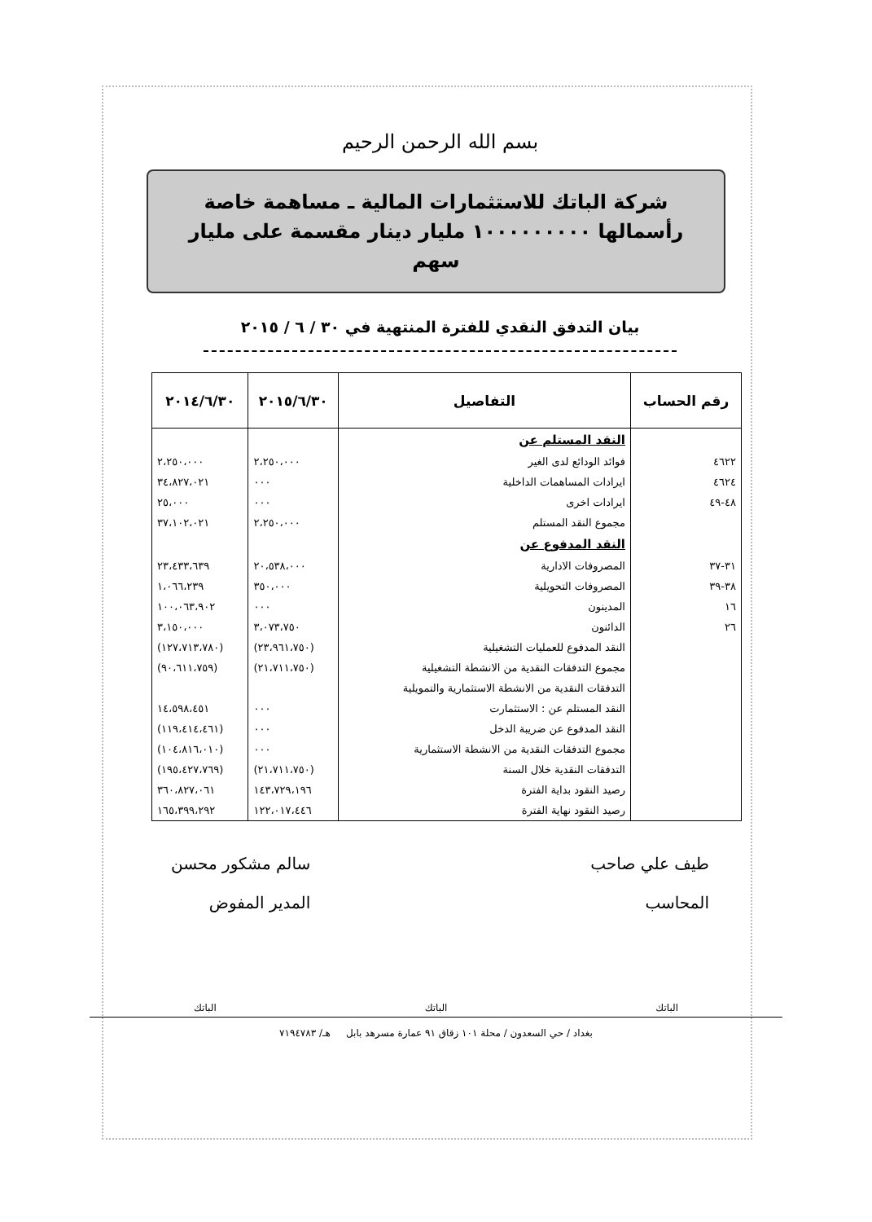بسم الله الرحمن الرحيم
شركة الباتك للاستثمارات المالية ـ مساهمة خاصة
رأسمالها ١٠٠٠٠٠٠٠٠٠ مليار دينار مقسمة على مليار سهم
بيان التدفق النقدي للفترة المنتهية في ٣٠ / ٦ / ٢٠١٥
| رقم الحساب | التفاصيل | ٢٠١٥/٦/٣٠ | ٢٠١٤/٦/٣٠ |
| --- | --- | --- | --- |
| | النقد المستلم عن | | |
| ٤٦٢٢ | فوائد الودائع لدى الغير | ٢،٢٥٠،٠٠٠ | ٢،٢٥٠،٠٠٠ |
| ٤٦٢٤ | ايرادات المساهمات الداخلية | ٠٠٠ | ٣٤،٨٢٧،٠٢١ |
| ٤٨-٤٩ | ايرادات اخرى | ٠٠٠ | ٢٥،٠٠٠ |
| | مجموع النقد المستلم | ٢،٢٥٠،٠٠٠ | ٣٧،١٠٢،٠٢١ |
| | النقد المدفوع عن | | |
| ٣١-٣٧ | المصروفات الادارية | ٢٠،٥٣٨،٠٠٠ | ٢٣،٤٣٣،٦٣٩ |
| ٣٨-٣٩ | المصروفات التحويلية | ٣٥٠،٠٠٠ | ١،٠٦٦،٢٣٩ |
| ١٦ | المدينون | ٠٠٠ | ١٠٠،٠٦٣،٩٠٢ |
| ٢٦ | الدائنون | ٣،٠٧٣،٧٥٠ | ٣،١٥٠،٠٠٠ |
| | النقد المدفوع للعمليات التشغيلية | (٢٣،٩٦١،٧٥٠) | (١٢٧،٧١٣،٧٨٠) |
| | مجموع التدفقات النقدية من الانشطة التشغيلية | (٢١،٧١١،٧٥٠) | (٩٠،٦١١،٧٥٩) |
| | التدفقات النقدية من الانشطة الاستثمارية والتمويلية | | |
| | النقد المستلم عن : الاستثمارت | ٠٠٠ | ١٤،٥٩٨،٤٥١ |
| | النقد المدفوع عن ضريبة الدخل | ٠٠٠ | (١١٩،٤١٤،٤٦١) |
| | مجموع التدفقات النقدية من الانشطة الاستثمارية | ٠٠٠ | (١٠٤،٨١٦،٠١٠) |
| | التدفقات النقدية خلال السنة | (٢١،٧١١،٧٥٠) | (١٩٥،٤٢٧،٧٦٩) |
| | رصيد النقود بداية الفترة | ١٤٣،٧٢٩،١٩٦ | ٣٦٠،٨٢٧،٠٦١ |
| | رصيد النقود نهاية الفترة | ١٢٢،٠١٧،٤٤٦ | ١٦٥،٣٩٩،٢٩٢ |
طيف علي صاحب
المحاسب
سالم مشكور محسن
المدير المفوض
الباتك الباتك الباتك
بغداد / حي السعدون / محلة ١٠١ زقاق ٩١ عمارة مسرهد بابل هـ/ ٧١٩٤٧٨٣